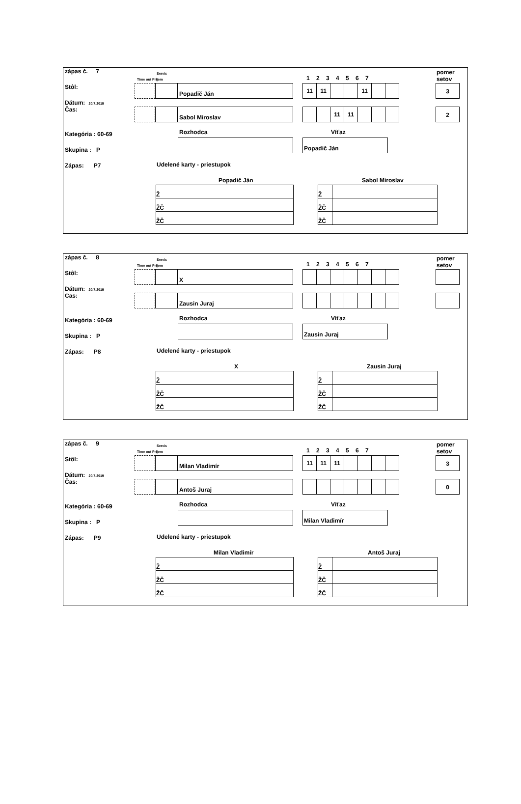zápas č. 7
Stôl:
Dátum: 20.7.2019
Čas:
Kategória : 60-69
Skupina : P
Zápas: P7
Servis
Time out Príjem 1 2 3 4 5 6 7
pomer
setov
Popadič Ján
| 11 | 11 | | | 11 | | |
3
Sabol Miroslav
| | | 11 | 11 | | | |
2
Rozhodca Víťaz
Popadič Ján
Udelené karty - priestupok
Popadič Ján Sabol Miroslav
| Ž | |
| ŽČ | |
| ŽČ | |
| Ž | |
| ŽČ | |
| ŽČ | |
zápas č. 8
Stôl:
Dátum: 20.7.2019
Cas:
Kategória : 60-69
Skupina : P
Zápas: P8
Servis
Time out Príjem 1 2 3 4 5 6 7
pomer
setov
X
Zausin Juraj
Rozhodca Víťaz
Zausin Juraj
Udelené karty - priestupok
X Zausin Juraj
| Ž | |
| ŽČ | |
| ŽČ | |
| Ž | |
| ŽČ | |
| ŽČ | |
zápas č. 9
Stôl:
Dátum: 20.7.2019
Čas:
Kategória : 60-69
Skupina : P
Zápas: P9
Servis
Time out Príjem 1 2 3 4 5 6 7
pomer
setov
Milan Vladimír
| 11 | 11 | 11 | | | | |
3
Antoš Juraj 0
Rozhodca Víťaz
Milan Vladimír
Udelené karty - priestupok
Milan Vladimír Antoš Juraj
| Ž | |
| ŽČ | |
| ŽČ | |
| Ž | |
| ŽČ | |
| ŽČ | |